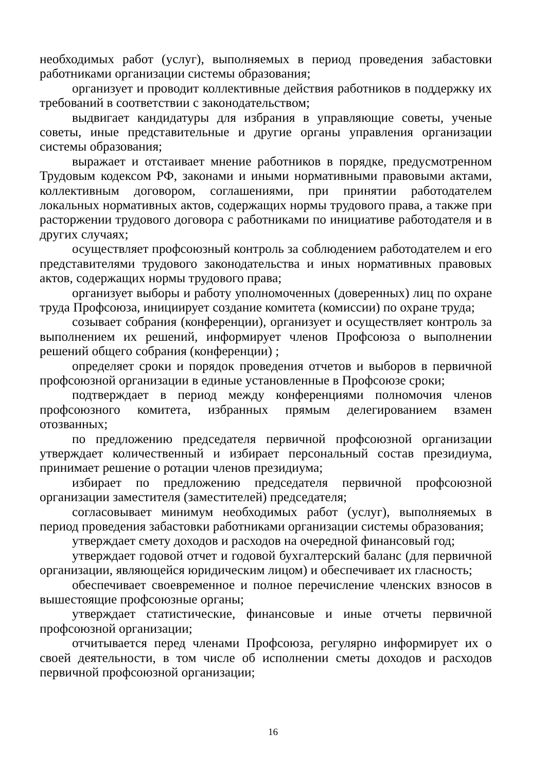необходимых работ (услуг), выполняемых в период проведения забастовки работниками организации системы образования;
организует и проводит коллективные действия работников в поддержку их требований в соответствии с законодательством;
выдвигает кандидатуры для избрания в управляющие советы, ученые советы, иные представительные и другие органы управления организации системы образования;
выражает и отстаивает мнение работников в порядке, предусмотренном Трудовым кодексом РФ, законами и иными нормативными правовыми актами, коллективным договором, соглашениями, при принятии работодателем локальных нормативных актов, содержащих нормы трудового права, а также при расторжении трудового договора с работниками по инициативе работодателя и в других случаях;
осуществляет профсоюзный контроль за соблюдением работодателем и его представителями трудового законодательства и иных нормативных правовых актов, содержащих нормы трудового права;
организует выборы и работу уполномоченных (доверенных) лиц по охране труда Профсоюза, инициирует создание комитета (комиссии) по охране труда;
созывает собрания (конференции), организует и осуществляет контроль за выполнением их решений, информирует членов Профсоюза о выполнении решений общего собрания (конференции) ;
определяет сроки и порядок проведения отчетов и выборов в первичной профсоюзной организации в единые установленные в Профсоюзе сроки;
подтверждает в период между конференциями полномочия членов профсоюзного комитета, избранных прямым делегированием взамен отозванных;
по предложению председателя первичной профсоюзной организации утверждает количественный и избирает персональный состав президиума, принимает решение о ротации членов президиума;
избирает по предложению председателя первичной профсоюзной организации заместителя (заместителей) председателя;
согласовывает минимум необходимых работ (услуг), выполняемых в период проведения забастовки работниками организации системы образования;
утверждает смету доходов и расходов на очередной финансовый год;
утверждает годовой отчет и годовой бухгалтерский баланс (для первичной организации, являющейся юридическим лицом) и обеспечивает их гласность;
обеспечивает своевременное и полное перечисление членских взносов в вышестоящие профсоюзные органы;
утверждает статистические, финансовые и иные отчеты первичной профсоюзной организации;
отчитывается перед членами Профсоюза, регулярно информирует их о своей деятельности, в том числе об исполнении сметы доходов и расходов первичной профсоюзной организации;
16